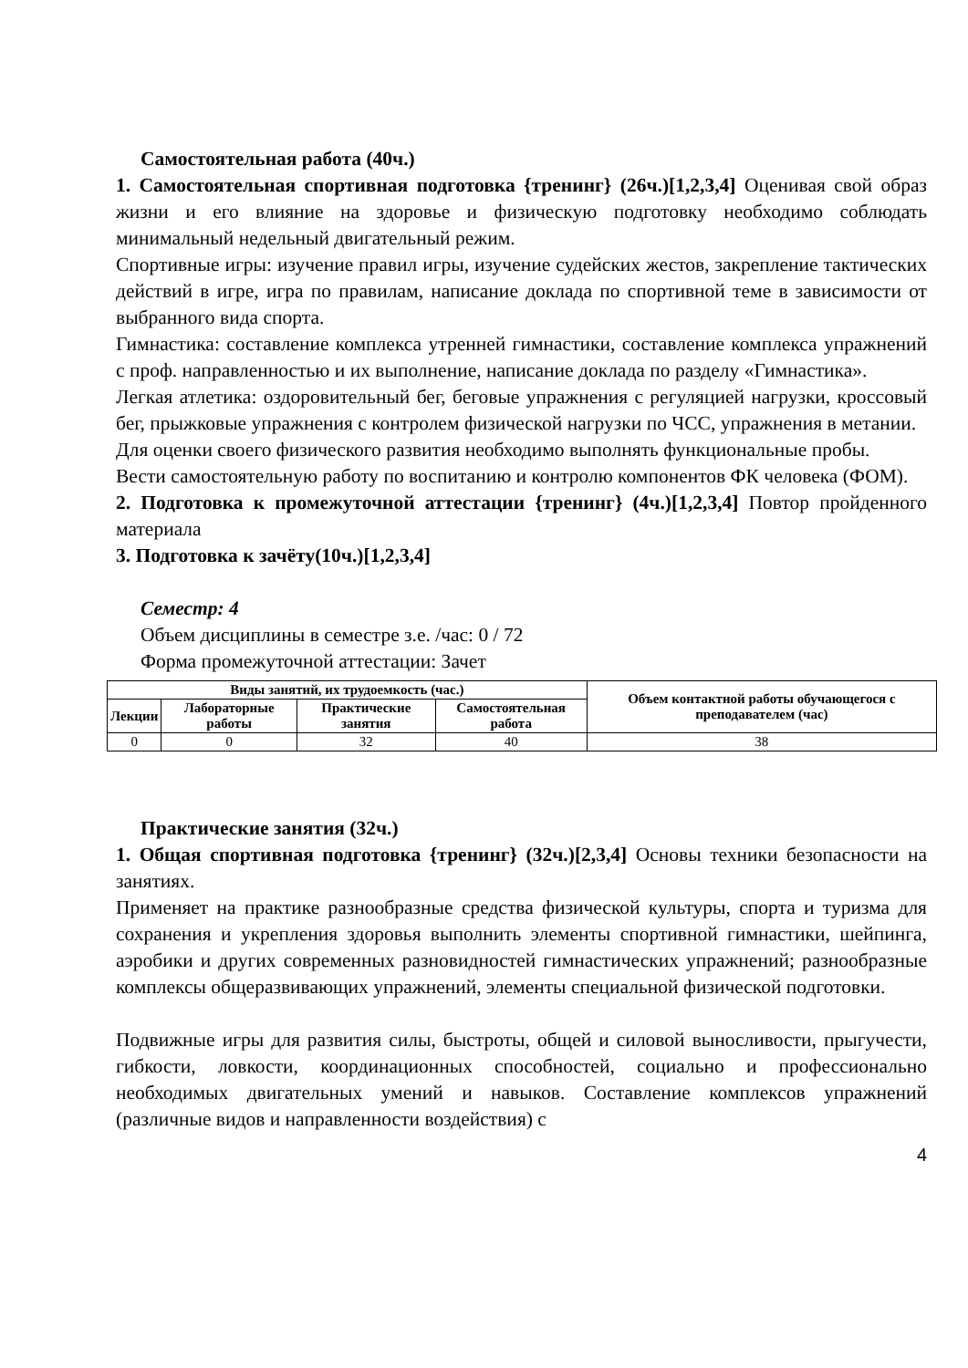Самостоятельная работа (40ч.)
1. Самостоятельная спортивная подготовка {тренинг} (26ч.)[1,2,3,4] Оценивая свой образ жизни и его влияние на здоровье и физическую подготовку необходимо соблюдать минимальный недельный двигательный режим.
Спортивные игры: изучение правил игры, изучение судейских жестов, закрепление тактических действий в игре, игра по правилам, написание доклада по спортивной теме в зависимости от выбранного вида спорта.
Гимнастика: составление комплекса утренней гимнастики, составление комплекса упражнений с проф. направленностью и их выполнение, написание доклада по разделу «Гимнастика».
Легкая атлетика: оздоровительный бег, беговые упражнения с регуляцией нагрузки, кроссовый бег, прыжковые упражнения с контролем физической нагрузки по ЧСС, упражнения в метании.
Для оценки своего физического развития необходимо выполнять функциональные пробы.
Вести самостоятельную работу по воспитанию и контролю компонентов ФК человека (ФОМ).
2. Подготовка к промежуточной аттестации {тренинг} (4ч.)[1,2,3,4] Повтор пройденного материала
3. Подготовка к зачёту(10ч.)[1,2,3,4]
Семестр: 4
Объем дисциплины в семестре з.е. /час: 0 / 72
Форма промежуточной аттестации: Зачет
| Виды занятий, их трудоемкость (час.) | | | | Объем контактной работы обучающегося с преподавателем (час) |
| --- | --- | --- | --- | --- |
| Лекции | Лабораторные работы | Практические занятия | Самостоятельная работа | |
| 0 | 0 | 32 | 40 | 38 |
Практические занятия (32ч.)
1. Общая спортивная подготовка {тренинг} (32ч.)[2,3,4] Основы техники безопасности на занятиях.
Применяет на практике разнообразные средства физической культуры, спорта и туризма для сохранения и укрепления здоровья выполнить элементы спортивной гимнастики, шейпинга, аэробики и других современных разновидностей гимнастических упражнений; разнообразные комплексы общеразвивающих упражнений, элементы специальной физической подготовки.
Подвижные игры для развития силы, быстроты, общей и силовой выносливости, прыгучести, гибкости, ловкости, координационных способностей, социально и профессионально необходимых двигательных умений и навыков. Составление комплексов упражнений (различные видов и направленности воздействия) с
4